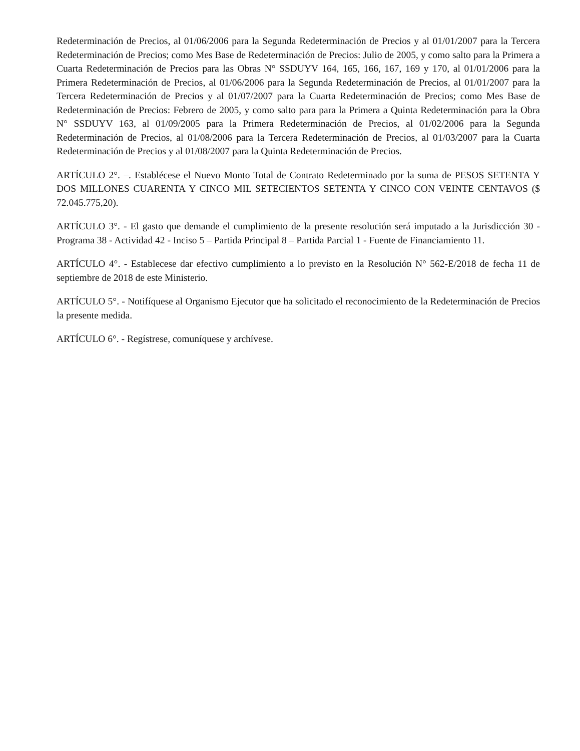Redeterminación de Precios, al 01/06/2006 para la Segunda Redeterminación de Precios y al 01/01/2007 para la Tercera Redeterminación de Precios; como Mes Base de Redeterminación de Precios: Julio de 2005, y como salto para la Primera a Cuarta Redeterminación de Precios para las Obras N° SSDUYV 164, 165, 166, 167, 169 y 170, al 01/01/2006 para la Primera Redeterminación de Precios, al 01/06/2006 para la Segunda Redeterminación de Precios, al 01/01/2007 para la Tercera Redeterminación de Precios y al 01/07/2007 para la Cuarta Redeterminación de Precios; como Mes Base de Redeterminación de Precios: Febrero de 2005, y como salto para para la Primera a Quinta Redeterminación para la Obra N° SSDUYV 163, al 01/09/2005 para la Primera Redeterminación de Precios, al 01/02/2006 para la Segunda Redeterminación de Precios, al 01/08/2006 para la Tercera Redeterminación de Precios, al 01/03/2007 para la Cuarta Redeterminación de Precios y al 01/08/2007 para la Quinta Redeterminación de Precios.
ARTÍCULO 2°. –. Establécese el Nuevo Monto Total de Contrato Redeterminado por la suma de PESOS SETENTA Y DOS MILLONES CUARENTA Y CINCO MIL SETECIENTOS SETENTA Y CINCO CON VEINTE CENTAVOS ($ 72.045.775,20).
ARTÍCULO 3°. - El gasto que demande el cumplimiento de la presente resolución será imputado a la Jurisdicción 30 - Programa 38 - Actividad 42 - Inciso 5 – Partida Principal 8 – Partida Parcial 1 - Fuente de Financiamiento 11.
ARTÍCULO 4°. - Establecese dar efectivo cumplimiento a lo previsto en la Resolución N° 562-E/2018 de fecha 11 de septiembre de 2018 de este Ministerio.
ARTÍCULO 5°. - Notifíquese al Organismo Ejecutor que ha solicitado el reconocimiento de la Redeterminación de Precios la presente medida.
ARTÍCULO 6°. - Regístrese, comuníquese y archívese.